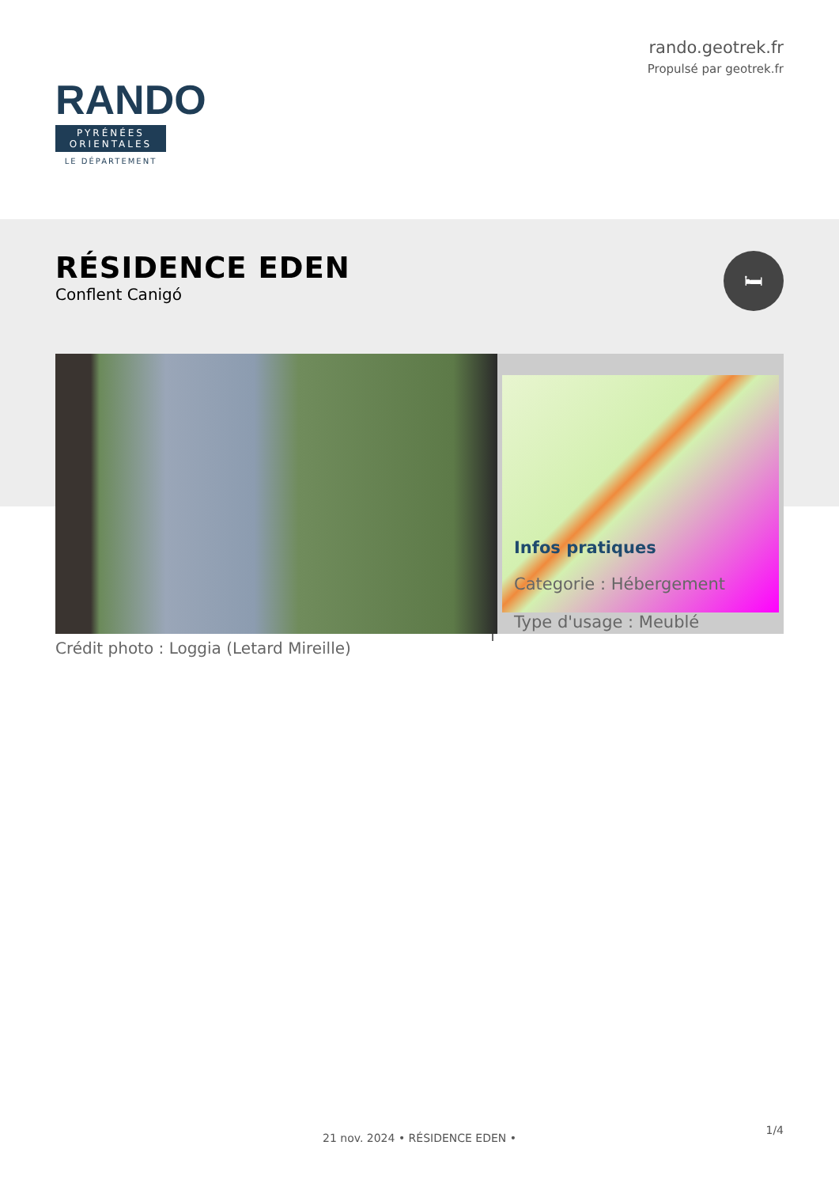RANDO
PYRÉNÉES
ORIENTALES
LE DÉPARTEMENT
rando.geotrek.fr
Propulsé par geotrek.fr
RÉSIDENCE EDEN
Conflent Canigó
🛏
Crédit photo : Loggia (Letard Mireille)
Infos pratiques
Categorie : Hébergement
Type d'usage : Meublé
1/4
21 nov. 2024 • RÉSIDENCE EDEN •